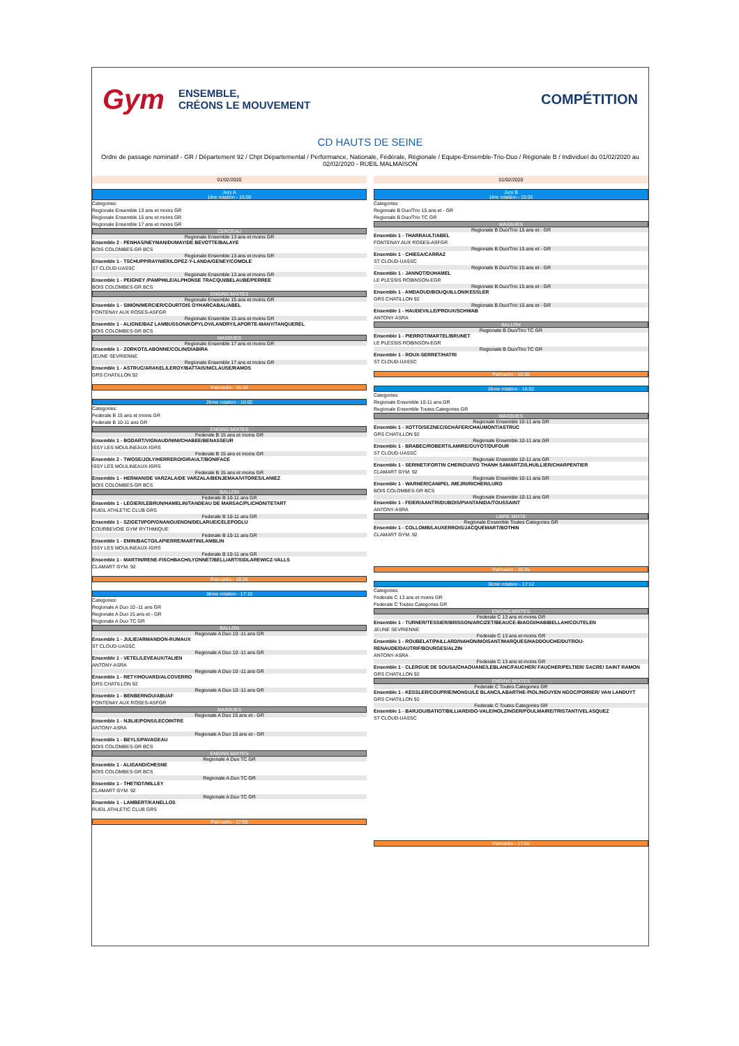Gym ENSEMBLE,
CRÉONS LE MOUVEMENT
COMPÉTITION
CD HAUTS DE SEINE
Ordre de passage nominatif - GR / Département 92 / Chpt Départemental / Performance, Nationale, Fédérale, Régionale / Equipe-Ensemble-Trio-Duo / Régionale B / Individuel du 01/02/2020 au 02/02/2020 - RUEIL MALMAISON
01/02/2020
Jury A
1ère rotation - 15:00
Categories:
Regionale Ensemble 13 ans et moins GR
Regionale Ensemble 15 ans et moins GR
Regionale Ensemble 17 ans et moins GR
CERCEAU
Regionale Ensemble 13 ans et moins GR
Ensemble 2 - PENHAS/NEYMAN/DUMAY/DE BEVOTTE/BALAYE
BOIS COLOMBES-GR BCS
Regionale Ensemble 13 ans et moins GR
Ensemble 1 - TSCHUPP/RAYNIER/LOPEZ-Y-LANDA/GENEY/COMOLE
ST CLOUD-UASSC
Regionale Ensemble 13 ans et moins GR
Ensemble 1 - PEIGNEY /PAMPHILE/ALPHONSE TRACQUI/BELAUBE/PERREE
BOIS COLOMBES-GR BCS
ENGINS MIXTES
Regionale Ensemble 15 ans et moins GR
Ensemble 1 - SIMON/MERCIER/COURTOIS OYHARCABAL/ABEL
FONTENAY AUX ROSES-ASFGR
Regionale Ensemble 15 ans et moins GR
Ensemble 1 - ALIGNE/BAZ LAMBUSSON/KOPYLOV/LANDRY/LAPORTE-MANY/TANQUEREL
BOIS COLOMBES-GR BCS
MASSUES
Regionale Ensemble 17 ans et moins GR
Ensemble 1 - ZORKOT/LABONNE/COLIN/DIABIRA
JEUNE SEVRIENNE
Regionale Ensemble 17 ans et moins GR
Ensemble 1 - ASTRUC/ARAKEL/LEROY/BATTAIS/NICLAUSE/RAMOS
GRS CHATILLON 92
Palmarès - 15:30
2ème rotation - 16:00
Categories:
Federale B 15 ans et moins GR
Federale B 10-11 ans GR
ENGINS MIXTES
Federale B 15 ans et moins GR
Ensemble 1 - BODART/VIGNAUD/NINI/CHABEE/BENASSEUR
ISSY LES MOULINEAUX-IGRS
Federale B 15 ans et moins GR
Ensemble 2 - TWOSE/JOLY/HERRERO/GIRAULT/BONIFACE
ISSY LES MOULINEAUX-IGRS
Federale B 15 ans et moins GR
Ensemble 1 - HERMAN/DE VARZALA/DE VARZALA/BENJEMAA/VITORES/LANIEZ
BOIS COLOMBES-GR BCS
BALLON
Federale B 10-11 ans GR
Ensemble 1 - LEGIER/LEBRUN/HAMELIN/TANDEAU DE MARSAC/PLICHON/TETART
RUEIL ATHLETIC CLUB GRS
Federale B 10-11 ans GR
Ensemble 1 - SZIGETI/POP/GNANGUENON/DELARUE/CELEPOGLU
COURBEVOIE GYM' RYTHMIQUE
Federale B 10-11 ans GR
Ensemble 1 - EMIN/BACTO/LAPIERRE/MARTIN/LAMBLIN
ISSY LES MOULINEAUX-IGRS
Federale B 10-11 ans GR
Ensemble 1 - MARTIN/RENE-FISCHBACH/LYONNET/BELLIART/SIDLAREWICZ-VALLS
CLAMART GYM. 92
Palmarès - 16:35
3ème rotation - 17:10
Categories:
Regionale A Duo 10 -11 ans GR
Regionale A Duo 15 ans et - GR
Regionale A Duo TC GR
BALLON
Regionale A Duo 10 -11 ans GR
Ensemble 1 - JULIE/ARMANDON-RUMAUX
ST CLOUD-UASSC
Regionale A Duo 10 -11 ans GR
Ensemble 1 - VETEL/LEVEAUX/TALIEN
ANTONY-ASRA
Regionale A Duo 10 -11 ans GR
Ensemble 1 - RETY/HOUARD/ALCOVERRO
GRS CHATILLON 92
Regionale A Duo 10 -11 ans GR
Ensemble 1 - BENBERNOU/ABUAF
FONTENAY AUX ROSES-ASFGR
MASSUES
Regionale A Duo 15 ans et - GR
Ensemble 1 - NJILIE/PONS/LECOINTRE
ANTONY-ASRA
Regionale A Duo 15 ans et - GR
Ensemble 1 - BEYLS/PAVAGEAU
BOIS COLOMBES-GR BCS
ENGINS MIXTES
Regionale A Duo TC GR
Ensemble 1 - ALIGAND/CHESNE
BOIS COLOMBES-GR BCS
Regionale A Duo TC GR
Ensemble 1 - THETIOT/MILLEY
CLAMART GYM. 92
Regionale A Duo TC GR
Ensemble 1 - LAMBERT/KANELLOS
RUEIL ATHLETIC CLUB GRS
Palmarès - 17:55
01/02/2020
Jury B
1ère rotation - 15:02
Categories:
Regionale B Duo/Trio 15 ans et - GR
Regionale B Duo/Trio TC GR
MASSUES
Regionale B Duo/Trio 15 ans et - GR
Ensemble 1 - THARRAULT/ABEL
FONTENAY AUX ROSES-ASFGR
Regionale B Duo/Trio 15 ans et - GR
Ensemble 1 - CHIESA/CARRAZ
ST CLOUD-UASSC
Regionale B Duo/Trio 15 ans et - GR
Ensemble 1 - JANNOT/DUHAMEL
LE PLESSIS ROBINSON-EGR
Regionale B Duo/Trio 15 ans et - GR
Ensemble 1 - AMDAOUD/BOUQUILLON/KESSLER
GRS CHATILLON 92
Regionale B Duo/Trio 15 ans et - GR
Ensemble 1 - HAUDEVILLE/PROUX/SCHWAB
ANTONY-ASRA
BALLON
Regionale B Duo/Trio TC GR
Ensemble 1 - PIERROT/MARTEL/BRUNET
LE PLESSIS ROBINSON-EGR
Regionale B Duo/Trio TC GR
Ensemble 1 - ROUX-SERRET/HATRI
ST CLOUD-UASSC
Palmarès - 15:30
2ème rotation - 16:02
Categories:
Regionale Ensemble 10-11 ans GR
Regionale Ensemble Toutes Categories GR
MASSUES
Regionale Ensemble 10-11 ans GR
Ensemble 1 - XOTTO/SEZNEC/SCHÄFER/CHAUMONT/ASTRUC
GRS CHATILLON 92
Regionale Ensemble 10-11 ans GR
Ensemble 1 - BRABEC/ROBERT/LAMIRE/GUYOT/DUFOUR
ST CLOUD-UASSC
Regionale Ensemble 10-11 ans GR
Ensemble 1 - SERINET/FORTIN CHERIGUI/VO THANH SAMARTZI/LHUILLIER/CHARPENTIER
CLAMART GYM. 92
Regionale Ensemble 10-11 ans GR
Ensemble 1 - WARNER/CANIPEL /MEJRI/RICHER/LURO
BOIS COLOMBES-GR BCS
Regionale Ensemble 10-11 ans GR
Ensemble 1 - FEIER/AANTRI/DUBOIS/PIANTANIDA/TOUSSAINT
ANTONY-ASRA
LIBRE MIXTE
Regionale Ensemble Toutes Categories GR
Ensemble 1 - COLLOMB/LAUXERROIS/JACQUEMART/BOTHIN
CLAMART GYM. 92
Palmarès - 16:35
3ème rotation - 17:12
Categories:
Federale C 13 ans et moins GR
Federale C Toutes Categories GR
ENGINS MIXTES
Federale C 13 ans et moins GR
Ensemble 1 - TURNER/TESSIER/BRISSON/ARCIZET/BEAUCE-BIAGGI/HABIBELLAH/COUTELEN
JEUNE SEVRIENNE
Federale C 13 ans et moins GR
Ensemble 1 - ROUBELAT/PAILLARD/NAHON/MOISANT/MARQUES/HADDOUCHE/DUTROU-RENAUDE/DAUTRIF/BOURGES/ALZIN
ANTONY-ASRA
Federale C 13 ans et moins GR
Ensemble 1 - CLERGUE DE SOUSA/CHAOUANE/LEBLANC/FAUCHER/ FAUCHER/PELTIER/ SACRE/ SAINT RAMON
GRS CHATILLON 92
ENGINS MIXTES
Federale C Toutes Categories GR
Ensemble 1 - KESSLER/COUPRIE/MONSU/LE BLANC/LABARTHE-PIOL/NGUYEN NGOC/POIRIER/ VAN LANDUYT
GRS CHATILLON 92
Federale C Toutes Categories GR
Ensemble 1 - BARJOU/BATIOT/BILLIARD/DO-VALE/HOLZINGER/POULMAIRE/TRISTANT/VELASQUEZ
ST CLOUD-UASSC
Palmarès - 17:55